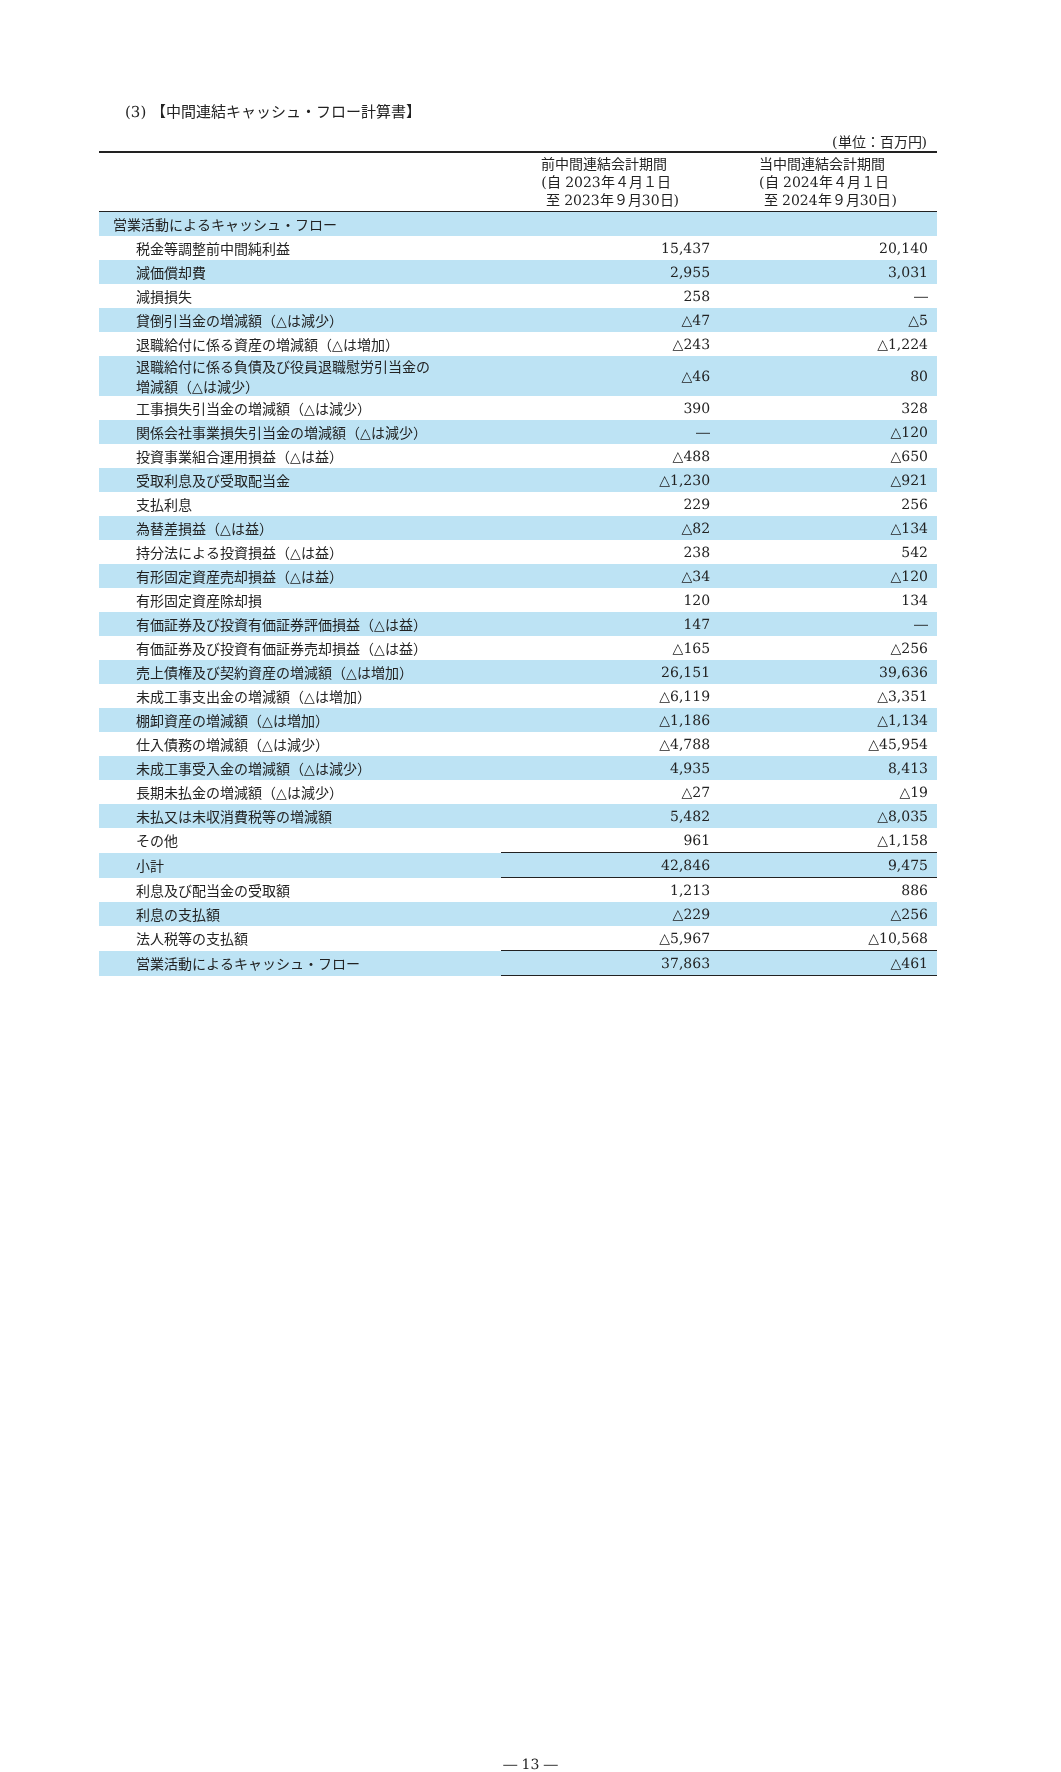(3) 【中間連結キャッシュ・フロー計算書】
(単位：百万円)
| | 前中間連結会計期間 (自 2023年４月１日 至 2023年９月30日) | 当中間連結会計期間 (自 2024年４月１日 至 2024年９月30日) |
| --- | --- | --- |
| 営業活動によるキャッシュ・フロー | | |
| 税金等調整前中間純利益 | 15,437 | 20,140 |
| 減価償却費 | 2,955 | 3,031 |
| 減損損失 | 258 | ― |
| 貸倒引当金の増減額（△は減少） | △47 | △5 |
| 退職給付に係る資産の増減額（△は増加） | △243 | △1,224 |
| 退職給付に係る負債及び役員退職慰労引当金の 増減額（△は減少） | △46 | 80 |
| 工事損失引当金の増減額（△は減少） | 390 | 328 |
| 関係会社事業損失引当金の増減額（△は減少） | ― | △120 |
| 投資事業組合運用損益（△は益） | △488 | △650 |
| 受取利息及び受取配当金 | △1,230 | △921 |
| 支払利息 | 229 | 256 |
| 為替差損益（△は益） | △82 | △134 |
| 持分法による投資損益（△は益） | 238 | 542 |
| 有形固定資産売却損益（△は益） | △34 | △120 |
| 有形固定資産除却損 | 120 | 134 |
| 有価証券及び投資有価証券評価損益（△は益） | 147 | ― |
| 有価証券及び投資有価証券売却損益（△は益） | △165 | △256 |
| 売上債権及び契約資産の増減額（△は増加） | 26,151 | 39,636 |
| 未成工事支出金の増減額（△は増加） | △6,119 | △3,351 |
| 棚卸資産の増減額（△は増加） | △1,186 | △1,134 |
| 仕入債務の増減額（△は減少） | △4,788 | △45,954 |
| 未成工事受入金の増減額（△は減少） | 4,935 | 8,413 |
| 長期未払金の増減額（△は減少） | △27 | △19 |
| 未払又は未収消費税等の増減額 | 5,482 | △8,035 |
| その他 | 961 | △1,158 |
| 小計 | 42,846 | 9,475 |
| 利息及び配当金の受取額 | 1,213 | 886 |
| 利息の支払額 | △229 | △256 |
| 法人税等の支払額 | △5,967 | △10,568 |
| 営業活動によるキャッシュ・フロー | 37,863 | △461 |
― 13 ―